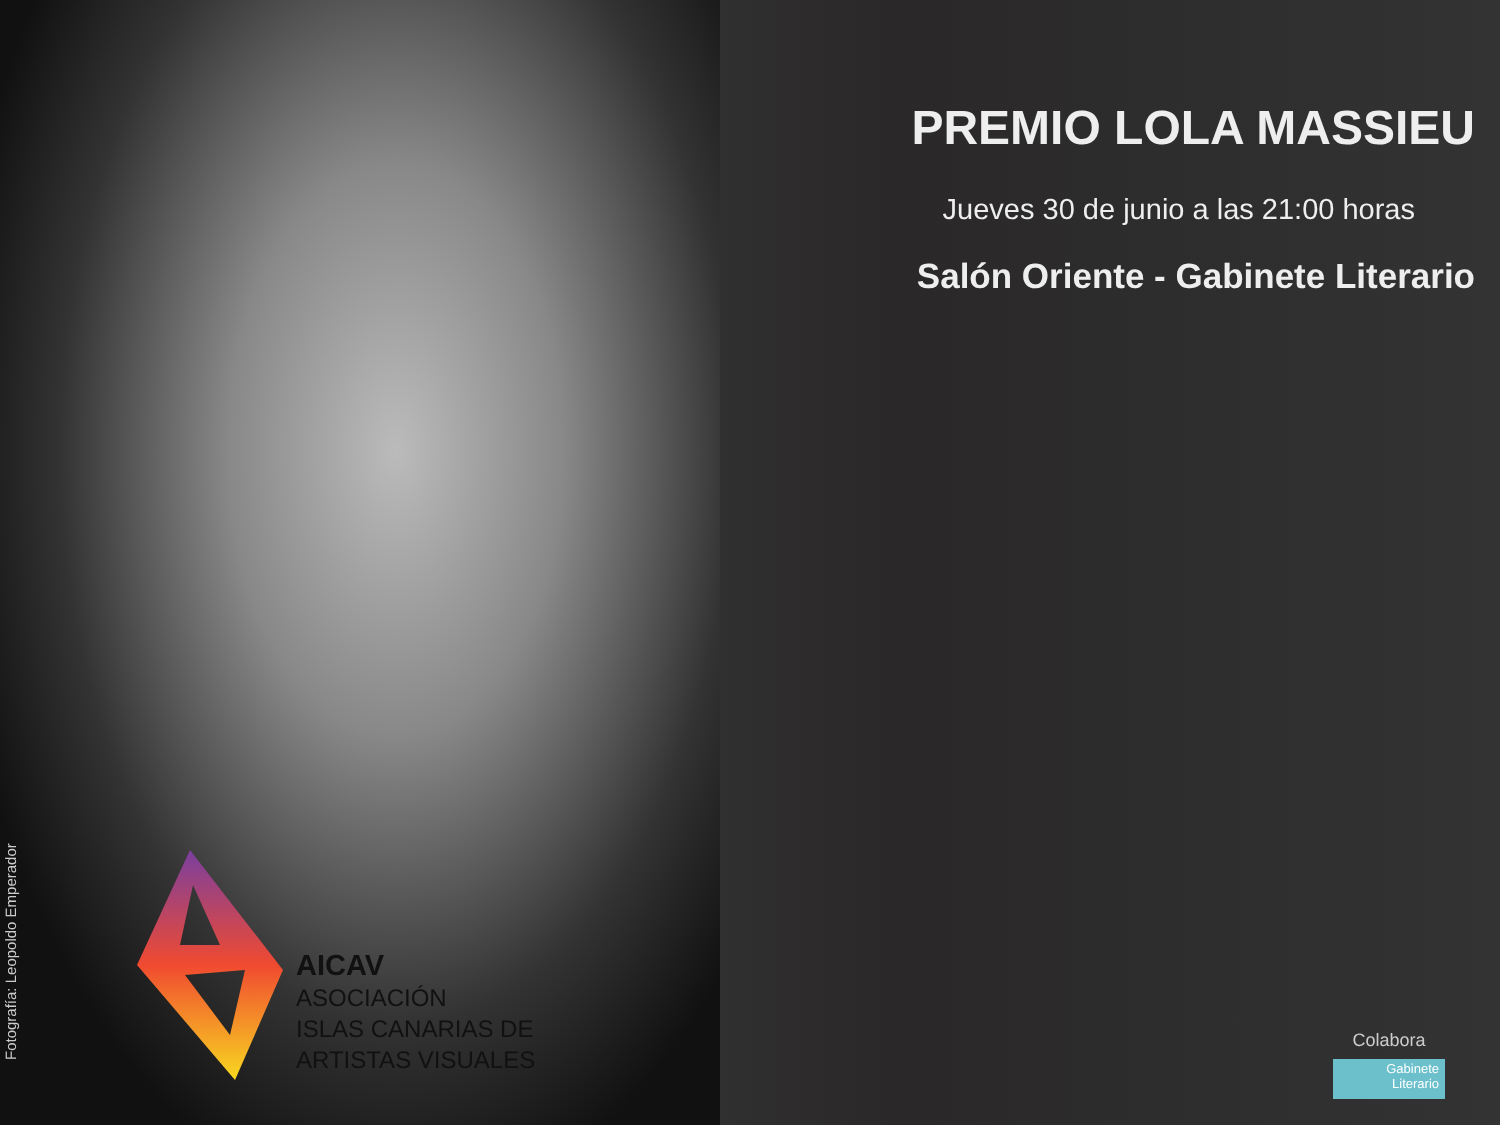PREMIO LOLA MASSIEU
Jueves 30 de junio a las 21:00 horas
Salón Oriente - Gabinete Literario
Fotografía: Leopoldo Emperador
AICAV
ASOCIACIÓN
ISLAS CANARIAS DE
ARTISTAS VISUALES
Colabora
Gabinete
Literario